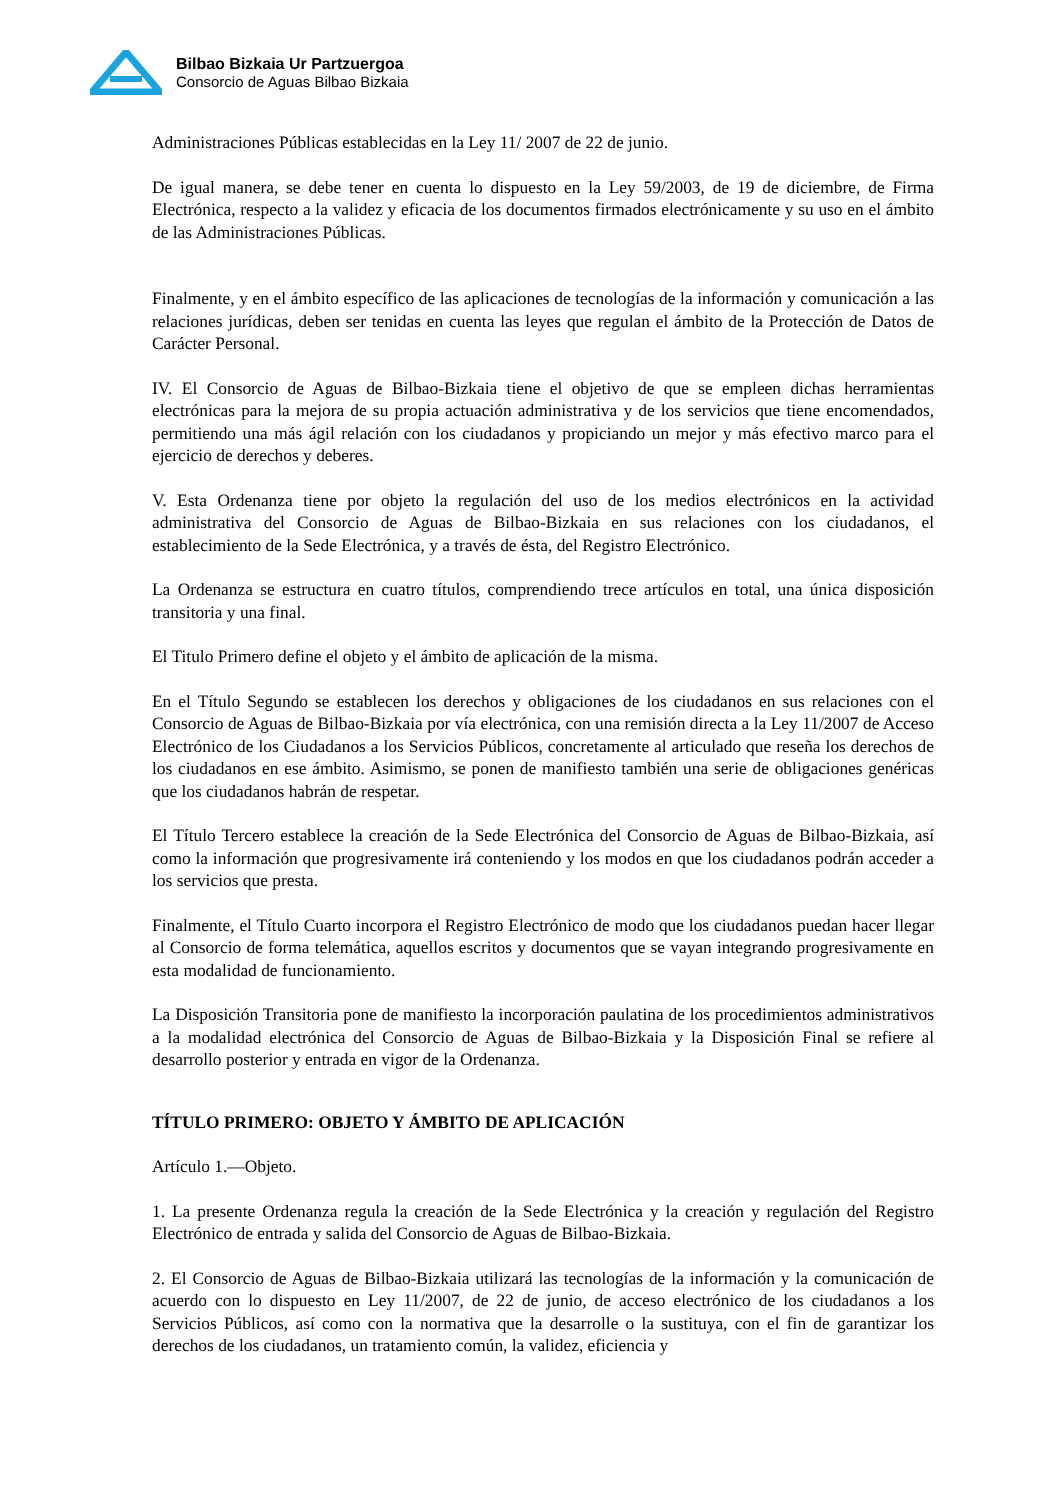Bilbao Bizkaia Ur Partzuergoa
Consorcio de Aguas Bilbao Bizkaia
Administraciones Públicas establecidas en la Ley 11/ 2007 de 22 de junio.
De igual manera, se debe tener en cuenta lo dispuesto en la Ley 59/2003, de 19 de diciembre, de Firma Electrónica, respecto a la validez y eficacia de los documentos firmados electrónicamente y su uso en el ámbito de las Administraciones Públicas.
Finalmente, y en el ámbito específico de las aplicaciones de tecnologías de la información y comunicación a las relaciones jurídicas, deben ser tenidas en cuenta las leyes que regulan el ámbito de la Protección de Datos de Carácter Personal.
IV. El Consorcio de Aguas de Bilbao-Bizkaia tiene el objetivo de que se empleen dichas herramientas electrónicas para la mejora de su propia actuación administrativa y de los servicios que tiene encomendados, permitiendo una más ágil relación con los ciudadanos y propiciando un mejor y más efectivo marco para el ejercicio de derechos y deberes.
V. Esta Ordenanza tiene por objeto la regulación del uso de los medios electrónicos en la actividad administrativa del Consorcio de Aguas de Bilbao-Bizkaia en sus relaciones con los ciudadanos, el establecimiento de la Sede Electrónica, y a través de ésta, del Registro Electrónico.
La Ordenanza se estructura en cuatro títulos, comprendiendo trece artículos en total, una única disposición transitoria y una final.
El Titulo Primero define el objeto y el ámbito de aplicación de la misma.
En el Título Segundo se establecen los derechos y obligaciones de los ciudadanos en sus relaciones con el Consorcio de Aguas de Bilbao-Bizkaia por vía electrónica, con una remisión directa a la Ley 11/2007 de Acceso Electrónico de los Ciudadanos a los Servicios Públicos, concretamente al articulado que reseña los derechos de los ciudadanos en ese ámbito. Asimismo, se ponen de manifiesto también una serie de obligaciones genéricas que los ciudadanos habrán de respetar.
El Título Tercero establece la creación de la Sede Electrónica del Consorcio de Aguas de Bilbao-Bizkaia, así como la información que progresivamente irá conteniendo y los modos en que los ciudadanos podrán acceder a los servicios que presta.
Finalmente, el Título Cuarto incorpora el Registro Electrónico de modo que los ciudadanos puedan hacer llegar al Consorcio de forma telemática, aquellos escritos y documentos que se vayan integrando progresivamente en esta modalidad de funcionamiento.
La Disposición Transitoria pone de manifiesto la incorporación paulatina de los procedimientos administrativos a la modalidad electrónica del Consorcio de Aguas de Bilbao-Bizkaia y la Disposición Final se refiere al desarrollo posterior y entrada en vigor de la Ordenanza.
TÍTULO PRIMERO: OBJETO Y ÁMBITO DE APLICACIÓN
Artículo 1.—Objeto.
1. La presente Ordenanza regula la creación de la Sede Electrónica y la creación y regulación del Registro Electrónico de entrada y salida del Consorcio de Aguas de Bilbao-Bizkaia.
2. El Consorcio de Aguas de Bilbao-Bizkaia utilizará las tecnologías de la información y la comunicación de acuerdo con lo dispuesto en Ley 11/2007, de 22 de junio, de acceso electrónico de los ciudadanos a los Servicios Públicos, así como con la normativa que la desarrolle o la sustituya, con el fin de garantizar los derechos de los ciudadanos, un tratamiento común, la validez, eficiencia y